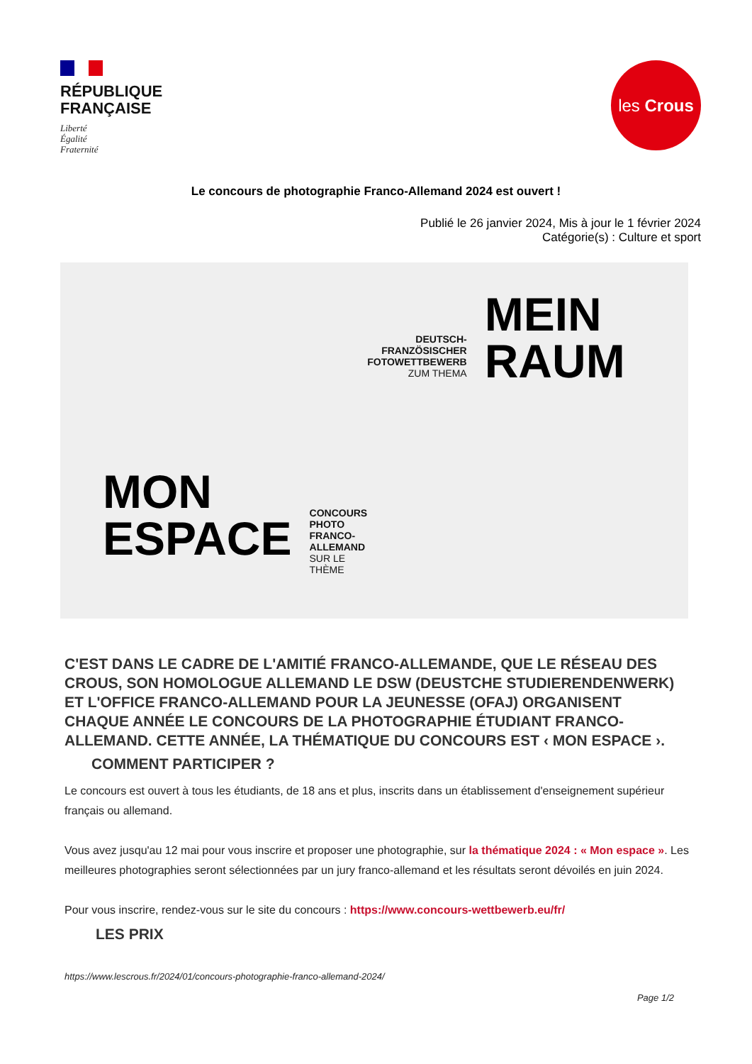RÉPUBLIQUE
FRANÇAISE
Liberté
Égalité
Fraternité
les Crous
Le concours de photographie Franco-Allemand 2024 est ouvert !
Publié le 26 janvier 2024, Mis à jour le 1 février 2024
Catégorie(s) : Culture et sport
MON
ESPACE
CONCOURS
PHOTO FRANCO-
ALLEMAND
SUR LE THÈME
DEUTSCH-
FRANZÖSISCHER
FOTOWETTBEWERB
ZUM THEMA
MEIN
RAUM
C'EST DANS LE CADRE DE L'AMITIÉ FRANCO-ALLEMANDE, QUE LE RÉSEAU DES CROUS, SON HOMOLOGUE ALLEMAND LE DSW (DEUSTCHE STUDIERENDENWERK) ET L'OFFICE FRANCO-ALLEMAND POUR LA JEUNESSE (OFAJ) ORGANISENT CHAQUE ANNÉE LE CONCOURS DE LA PHOTOGRAPHIE ÉTUDIANT FRANCO-ALLEMAND. CETTE ANNÉE, LA THÉMATIQUE DU CONCOURS EST ‹ MON ESPACE ›.
COMMENT PARTICIPER ?
Le concours est ouvert à tous les étudiants, de 18 ans et plus, inscrits dans un établissement d'enseignement supérieur français ou allemand.
Vous avez jusqu'au 12 mai pour vous inscrire et proposer une photographie, sur la thématique 2024 : « Mon espace ». Les meilleures photographies seront sélectionnées par un jury franco-allemand et les résultats seront dévoilés en juin 2024.
Pour vous inscrire, rendez-vous sur le site du concours : https://www.concours-wettbewerb.eu/fr/
LES PRIX
https://www.lescrous.fr/2024/01/concours-photographie-franco-allemand-2024/
Page 1/2